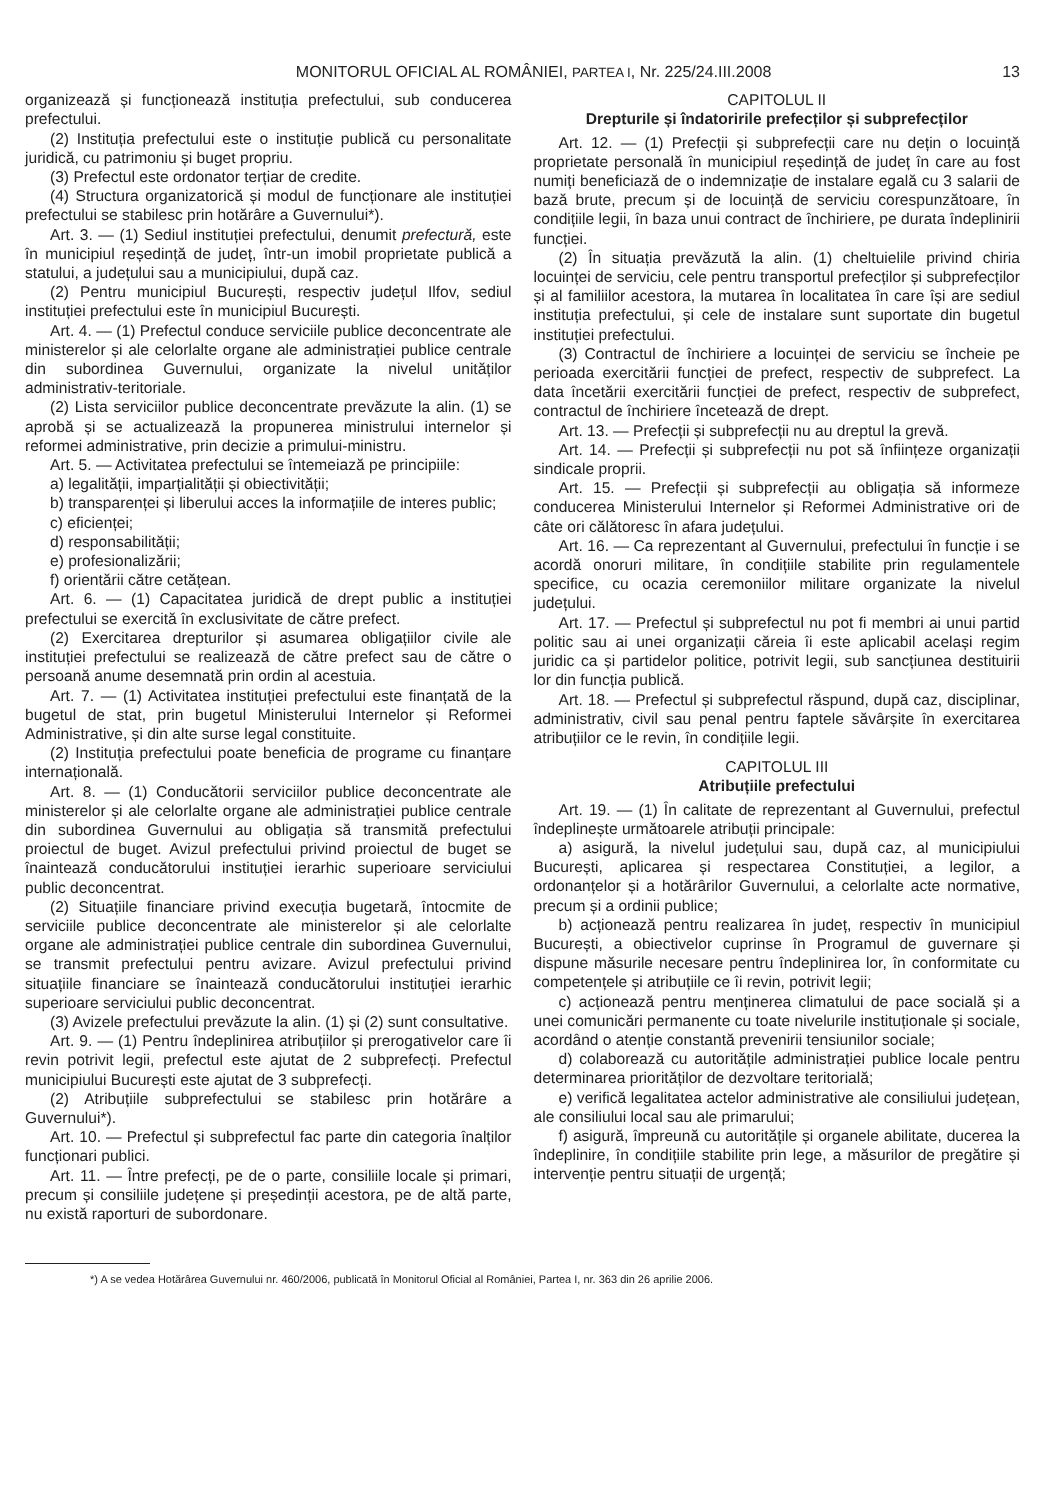MONITORUL OFICIAL AL ROMÂNIEI, PARTEA I, Nr. 225/24.III.2008 13
organizează și funcționează instituția prefectului, sub conducerea prefectului.
(2) Instituția prefectului este o instituție publică cu personalitate juridică, cu patrimoniu și buget propriu.
(3) Prefectul este ordonator terțiar de credite.
(4) Structura organizatorică și modul de funcționare ale instituției prefectului se stabilesc prin hotărâre a Guvernului*).
Art. 3. — (1) Sediul instituției prefectului, denumit prefectură, este în municipiul reședință de județ, într-un imobil proprietate publică a statului, a județului sau a municipiului, după caz.
(2) Pentru municipiul București, respectiv județul Ilfov, sediul instituției prefectului este în municipiul București.
Art. 4. — (1) Prefectul conduce serviciile publice deconcentrate ale ministerelor și ale celorlalte organe ale administrației publice centrale din subordinea Guvernului, organizate la nivelul unităților administrativ-teritoriale.
(2) Lista serviciilor publice deconcentrate prevăzute la alin. (1) se aprobă și se actualizează la propunerea ministrului internelor și reformei administrative, prin decizie a primului-ministru.
Art. 5. — Activitatea prefectului se întemeiază pe principiile:
a) legalității, imparțialității și obiectivității;
b) transparenței și liberului acces la informațiile de interes public;
c) eficienței;
d) responsabilității;
e) profesionalizării;
f) orientării către cetățean.
Art. 6. — (1) Capacitatea juridică de drept public a instituției prefectului se exercită în exclusivitate de către prefect.
(2) Exercitarea drepturilor și asumarea obligațiilor civile ale instituției prefectului se realizează de către prefect sau de către o persoană anume desemnată prin ordin al acestuia.
Art. 7. — (1) Activitatea instituției prefectului este finanțată de la bugetul de stat, prin bugetul Ministerului Internelor și Reformei Administrative, și din alte surse legal constituite.
(2) Instituția prefectului poate beneficia de programe cu finanțare internațională.
Art. 8. — (1) Conducătorii serviciilor publice deconcentrate ale ministerelor și ale celorlalte organe ale administrației publice centrale din subordinea Guvernului au obligația să transmită prefectului proiectul de buget. Avizul prefectului privind proiectul de buget se înaintează conducătorului instituției ierarhic superioare serviciului public deconcentrat.
(2) Situațiile financiare privind execuția bugetară, întocmite de serviciile publice deconcentrate ale ministerelor și ale celorlalte organe ale administrației publice centrale din subordinea Guvernului, se transmit prefectului pentru avizare. Avizul prefectului privind situațiile financiare se înaintează conducătorului instituției ierarhic superioare serviciului public deconcentrat.
(3) Avizele prefectului prevăzute la alin. (1) și (2) sunt consultative.
Art. 9. — (1) Pentru îndeplinirea atribuțiilor și prerogativelor care îi revin potrivit legii, prefectul este ajutat de 2 subprefecți. Prefectul municipiului București este ajutat de 3 subprefecți.
(2) Atribuțiile subprefectului se stabilesc prin hotărâre a Guvernului*).
Art. 10. — Prefectul și subprefectul fac parte din categoria înalților funcționari publici.
Art. 11. — Între prefecți, pe de o parte, consiliile locale și primari, precum și consiliile județene și președinții acestora, pe de altă parte, nu există raporturi de subordonare.
CAPITOLUL II
Drepturile și îndatoririle prefecților și subprefecților
Art. 12. — (1) Prefecții și subprefecții care nu dețin o locuință proprietate personală în municipiul reședință de județ în care au fost numiți beneficiază de o indemnizație de instalare egală cu 3 salarii de bază brute, precum și de locuință de serviciu corespunzătoare, în condițiile legii, în baza unui contract de închiriere, pe durata îndeplinirii funcției.
(2) În situația prevăzută la alin. (1) cheltuielile privind chiria locuinței de serviciu, cele pentru transportul prefecților și subprefecților și al familiilor acestora, la mutarea în localitatea în care își are sediul instituția prefectului, și cele de instalare sunt suportate din bugetul instituției prefectului.
(3) Contractul de închiriere a locuinței de serviciu se încheie pe perioada exercitării funcției de prefect, respectiv de subprefect. La data încetării exercitării funcției de prefect, respectiv de subprefect, contractul de închiriere încetează de drept.
Art. 13. — Prefecții și subprefecții nu au dreptul la grevă.
Art. 14. — Prefecții și subprefecții nu pot să înființeze organizații sindicale proprii.
Art. 15. — Prefecții și subprefecții au obligația să informeze conducerea Ministerului Internelor și Reformei Administrative ori de câte ori călătoresc în afara județului.
Art. 16. — Ca reprezentant al Guvernului, prefectului în funcție i se acordă onoruri militare, în condițiile stabilite prin regulamentele specifice, cu ocazia ceremoniilor militare organizate la nivelul județului.
Art. 17. — Prefectul și subprefectul nu pot fi membri ai unui partid politic sau ai unei organizații căreia îi este aplicabil același regim juridic ca și partidelor politice, potrivit legii, sub sancțiunea destituirii lor din funcția publică.
Art. 18. — Prefectul și subprefectul răspund, după caz, disciplinar, administrativ, civil sau penal pentru faptele săvârșite în exercitarea atribuțiilor ce le revin, în condițiile legii.
CAPITOLUL III
Atribuțiile prefectului
Art. 19. — (1) În calitate de reprezentant al Guvernului, prefectul îndeplinește următoarele atribuții principale:
a) asigură, la nivelul județului sau, după caz, al municipiului București, aplicarea și respectarea Constituției, a legilor, a ordonanțelor și a hotărârilor Guvernului, a celorlalte acte normative, precum și a ordinii publice;
b) acționează pentru realizarea în județ, respectiv în municipiul București, a obiectivelor cuprinse în Programul de guvernare și dispune măsurile necesare pentru îndeplinirea lor, în conformitate cu competențele și atribuțiile ce îi revin, potrivit legii;
c) acționează pentru menținerea climatului de pace socială și a unei comunicări permanente cu toate nivelurile instituționale și sociale, acordând o atenție constantă prevenirii tensiunilor sociale;
d) colaborează cu autoritățile administrației publice locale pentru determinarea priorităților de dezvoltare teritorială;
e) verifică legalitatea actelor administrative ale consiliului județean, ale consiliului local sau ale primarului;
f) asigură, împreună cu autoritățile și organele abilitate, ducerea la îndeplinire, în condițiile stabilite prin lege, a măsurilor de pregătire și intervenție pentru situații de urgență;
*) A se vedea Hotărârea Guvernului nr. 460/2006, publicată în Monitorul Oficial al României, Partea I, nr. 363 din 26 aprilie 2006.